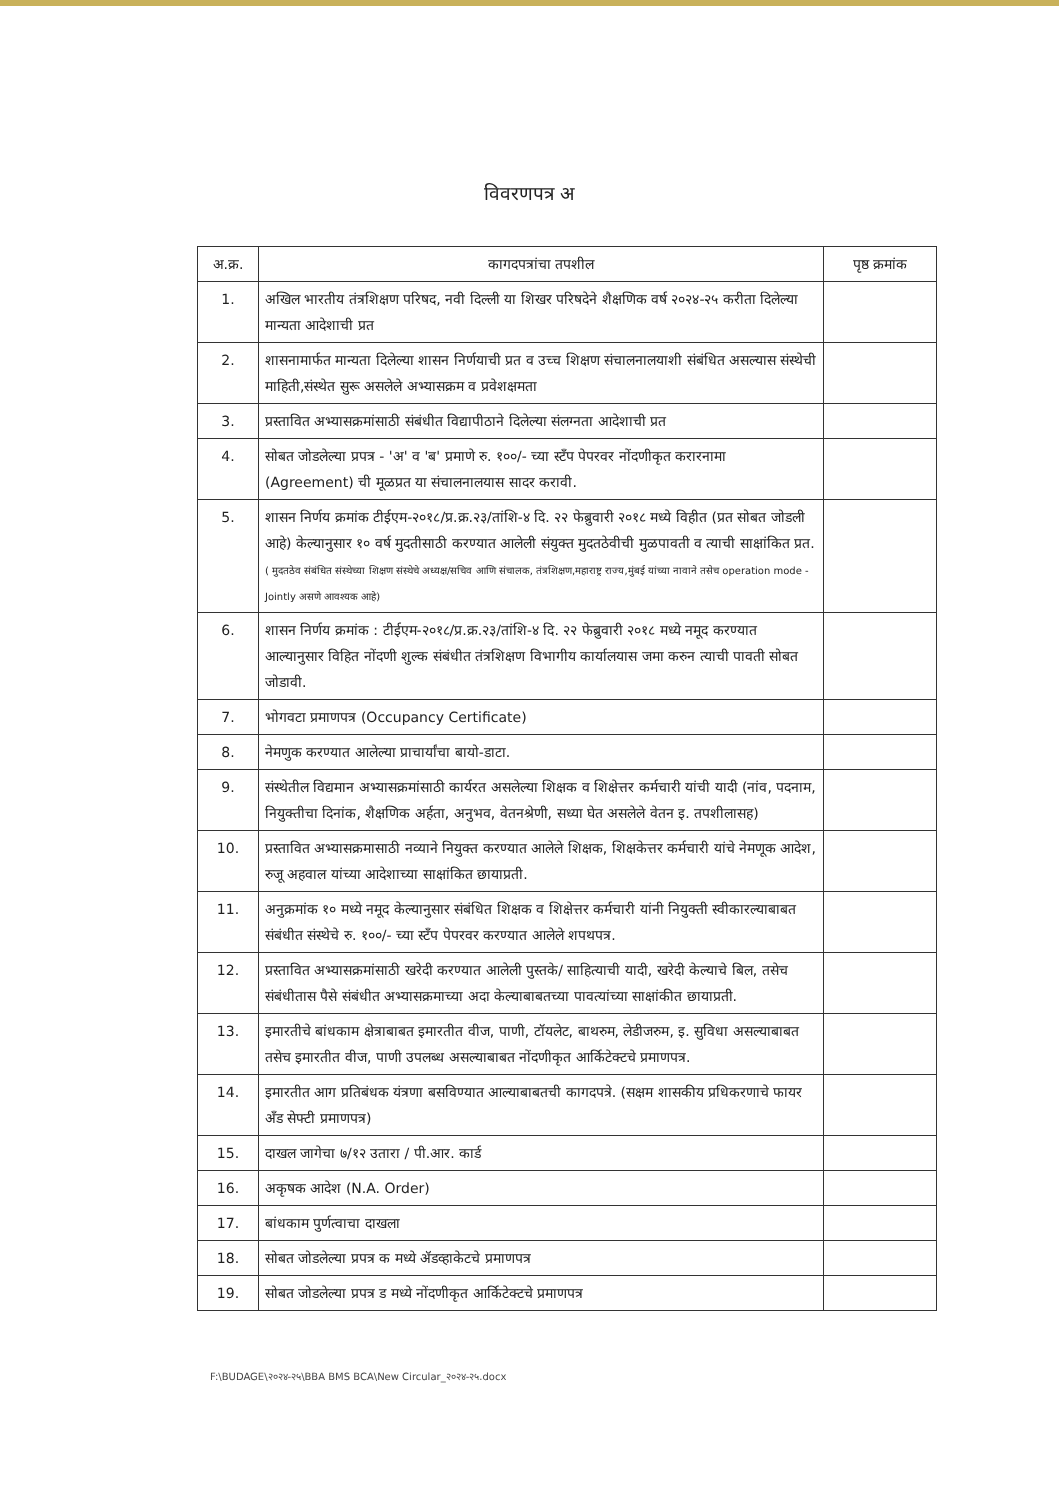विवरणपत्र अ
| अ.क्र. | कागदपत्रांचा तपशील | पृष्ठ क्रमांक |
| --- | --- | --- |
| 1. | अखिल भारतीय तंत्रशिक्षण परिषद, नवी दिल्ली या शिखर परिषदेने शैक्षणिक वर्ष २०२४-२५ करीता दिलेल्या मान्यता आदेशाची प्रत | |
| 2. | शासनामार्फत मान्यता दिलेल्या शासन निर्णयाची प्रत व उच्च शिक्षण संचालनालयाशी संबंधित असल्यास संस्थेची माहिती,संस्थेत सुरू असलेले अभ्यासक्रम व प्रवेशक्षमता | |
| 3. | प्रस्तावित अभ्यासक्रमांसाठी संबंधीत विद्यापीठाने दिलेल्या संलग्नता आदेशाची प्रत | |
| 4. | सोबत जोडलेल्या प्रपत्र - 'अ' व 'ब' प्रमाणे रु. १००/- च्या स्टँप पेपरवर नोंदणीकृत करारनामा (Agreement) ची मूळप्रत या संचालनालयास सादर करावी. | |
| 5. | शासन निर्णय क्रमांक टीईएम-२०१८/प्र.क्र.२३/तांशि-४ दि. २२ फेब्रुवारी २०१८ मध्ये विहीत (प्रत सोबत जोडली आहे) केल्यानुसार १० वर्ष मुदतीसाठी करण्यात आलेली संयुक्त मुदतठेवीची मुळपावती व त्याची साक्षांकित प्रत. ( मुदतठेव संबंधित संस्थेच्या शिक्षण संस्थेचे अध्यक्ष/सचिव आणि संचालक, तंत्रशिक्षण,महाराष्ट्र राज्य,मुंबई यांच्या नावाने तसेच operation mode -Jointly असणे आवश्यक आहे) | |
| 6. | शासन निर्णय क्रमांक : टीईएम-२०१८/प्र.क्र.२३/तांशि-४ दि. २२ फेब्रुवारी २०१८ मध्ये नमूद करण्यात आल्यानुसार विहित नोंदणी शुल्क संबंधीत तंत्रशिक्षण विभागीय कार्यालयास जमा करुन त्याची पावती सोबत जोडावी. | |
| 7. | भोगवटा प्रमाणपत्र (Occupancy Certificate) | |
| 8. | नेमणुक करण्यात आलेल्या प्राचार्यांचा बायो-डाटा. | |
| 9. | संस्थेतील विद्यमान अभ्यासक्रमांसाठी कार्यरत असलेल्या शिक्षक व शिक्षेत्तर कर्मचारी यांची यादी (नांव, पदनाम, नियुक्तीचा दिनांक, शैक्षणिक अर्हता, अनुभव, वेतनश्रेणी, सध्या घेत असलेले वेतन इ. तपशीलासह) | |
| 10. | प्रस्तावित अभ्यासक्रमासाठी नव्याने नियुक्त करण्यात आलेले शिक्षक, शिक्षकेत्तर कर्मचारी यांचे नेमणूक आदेश, रुजू अहवाल यांच्या आदेशाच्या साक्षांकित छायाप्रती. | |
| 11. | अनुक्रमांक १० मध्ये नमूद केल्यानुसार संबंधित शिक्षक व शिक्षेत्तर कर्मचारी यांनी नियुक्ती स्वीकारल्याबाबत संबंधीत संस्थेचे रु. १००/- च्या स्टँप पेपरवर करण्यात आलेले शपथपत्र. | |
| 12. | प्रस्तावित अभ्यासक्रमांसाठी खरेदी करण्यात आलेली पुस्तके/ साहित्याची यादी, खरेदी केल्याचे बिल, तसेच संबंधीतास पैसे संबंधीत अभ्यासक्रमाच्या अदा केल्याबाबतच्या पावत्यांच्या साक्षांकीत छायाप्रती. | |
| 13. | इमारतीचे बांधकाम क्षेत्राबाबत इमारतीत वीज, पाणी, टॉयलेट, बाथरुम, लेडीजरुम, इ. सुविधा असल्याबाबत तसेच इमारतीत वीज, पाणी उपलब्ध असल्याबाबत नोंदणीकृत आर्किटेक्टचे प्रमाणपत्र. | |
| 14. | इमारतीत आग प्रतिबंधक यंत्रणा बसविण्यात आल्याबाबतची कागदपत्रे. (सक्षम शासकीय प्रधिकरणाचे फायर अँड सेफ्टी प्रमाणपत्र) | |
| 15. | दाखल जागेचा ७/१२ उतारा / पी.आर. कार्ड | |
| 16. | अकृषक आदेश (N.A. Order) | |
| 17. | बांधकाम पुर्णत्वाचा दाखला | |
| 18. | सोबत जोडलेल्या प्रपत्र क मध्ये ॲडव्हाकेटचे प्रमाणपत्र | |
| 19. | सोबत जोडलेल्या प्रपत्र ड मध्ये नोंदणीकृत आर्किटेक्टचे प्रमाणपत्र | |
F:\BUDAGE\२०२४-२५\BBA BMS BCA\New Circular_२०२४-२५.docx